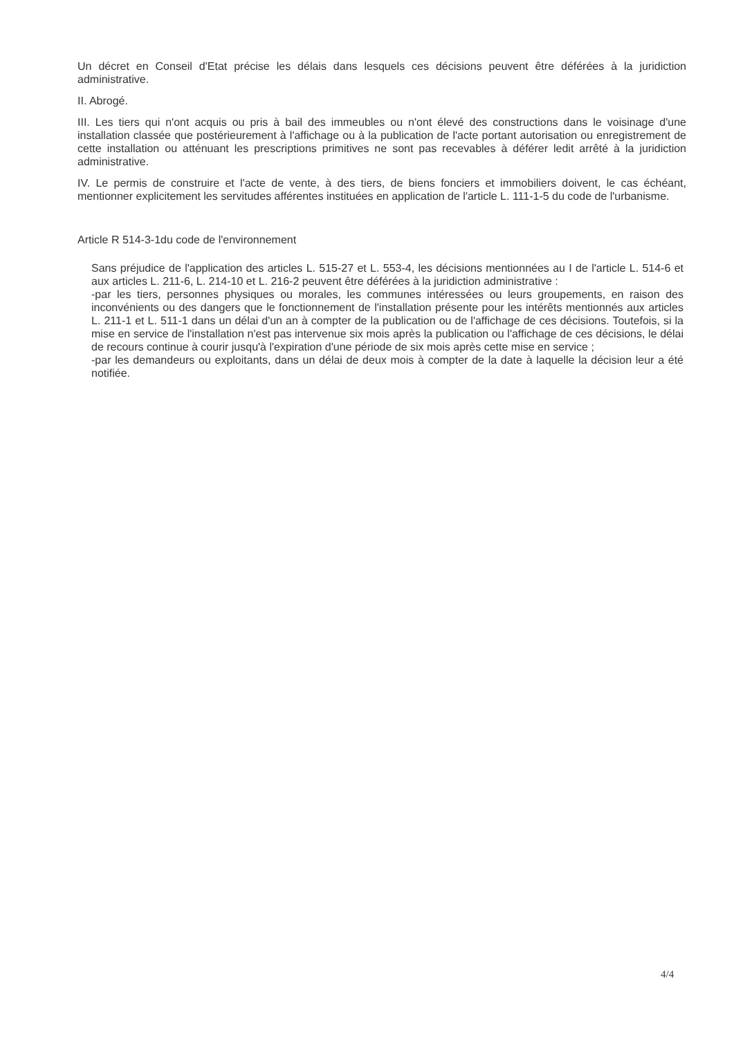Un décret en Conseil d'Etat précise les délais dans lesquels ces décisions peuvent être déférées à la juridiction administrative.
II. Abrogé.
III. Les tiers qui n'ont acquis ou pris à bail des immeubles ou n'ont élevé des constructions dans le voisinage d'une installation classée que postérieurement à l'affichage ou à la publication de l'acte portant autorisation ou enregistrement de cette installation ou atténuant les prescriptions primitives ne sont pas recevables à déférer ledit arrêté à la juridiction administrative.
IV. Le permis de construire et l'acte de vente, à des tiers, de biens fonciers et immobiliers doivent, le cas échéant, mentionner explicitement les servitudes afférentes instituées en application de l'article L. 111-1-5 du code de l'urbanisme.
Article R 514-3-1du code de l'environnement
Sans préjudice de l'application des articles L. 515-27 et L. 553-4, les décisions mentionnées au I de l'article L. 514-6 et aux articles L. 211-6, L. 214-10 et L. 216-2 peuvent être déférées à la juridiction administrative :
-par les tiers, personnes physiques ou morales, les communes intéressées ou leurs groupements, en raison des inconvénients ou des dangers que le fonctionnement de l'installation présente pour les intérêts mentionnés aux articles L. 211-1 et L. 511-1 dans un délai d'un an à compter de la publication ou de l'affichage de ces décisions. Toutefois, si la mise en service de l'installation n'est pas intervenue six mois après la publication ou l'affichage de ces décisions, le délai de recours continue à courir jusqu'à l'expiration d'une période de six mois après cette mise en service ;
-par les demandeurs ou exploitants, dans un délai de deux mois à compter de la date à laquelle la décision leur a été notifiée.
4/4